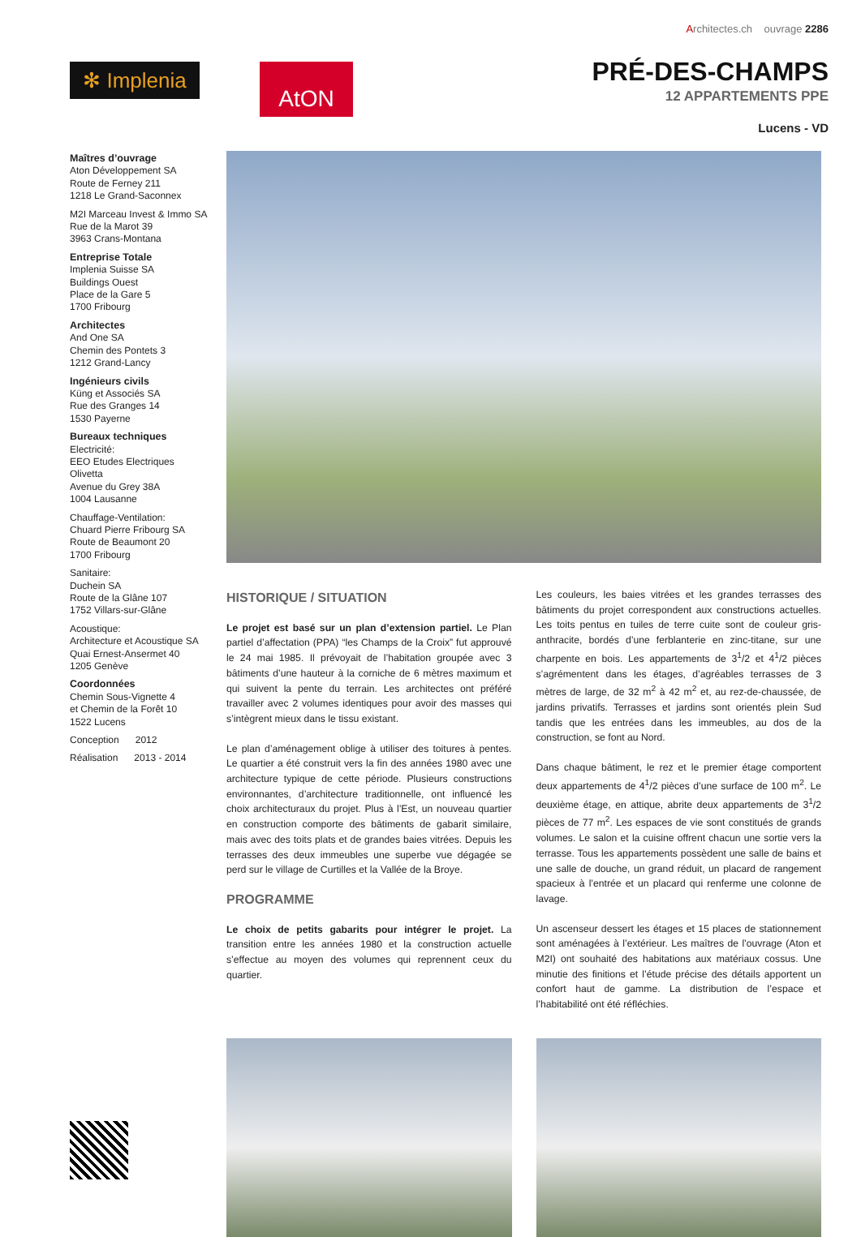Architectes.ch ouvrage 2286
✻ Implenia
AtON
PRÉ-DES-CHAMPS
12 APPARTEMENTS PPE
Lucens - VD
Maîtres d’ouvrage
Aton Développement SA
Route de Ferney 211
1218 Le Grand-Saconnex
M2I Marceau Invest & Immo SA
Rue de la Marot 39
3963 Crans-Montana
Entreprise Totale
Implenia Suisse SA
Buildings Ouest
Place de la Gare 5
1700 Fribourg
Architectes
And One SA
Chemin des Pontets 3
1212 Grand-Lancy
Ingénieurs civils
Küng et Associés SA
Rue des Granges 14
1530 Payerne
Bureaux techniques
Electricité:
EEO Etudes Electriques Olivetta
Avenue du Grey 38A
1004 Lausanne
Chauffage-Ventilation:
Chuard Pierre Fribourg SA
Route de Beaumont 20
1700 Fribourg
Sanitaire:
Duchein SA
Route de la Glâne 107
1752 Villars-sur-Glâne
Acoustique:
Architecture et Acoustique SA
Quai Ernest-Ansermet 40
1205 Genève
Coordonnées
Chemin Sous-Vignette 4
et Chemin de la Forêt 10
1522 Lucens
Conception 2012
Réalisation 2013 - 2014
HISTORIQUE / SITUATION
Le projet est basé sur un plan d’extension partiel. Le Plan partiel d’affectation (PPA) “les Champs de la Croix” fut approuvé le 24 mai 1985. Il prévoyait de l’habitation groupée avec 3 bâtiments d’une hauteur à la corniche de 6 mètres maximum et qui suivent la pente du terrain. Les architectes ont préféré travailler avec 2 volumes identiques pour avoir des masses qui s’intègrent mieux dans le tissu existant.
Le plan d’aménagement oblige à utiliser des toitures à pentes. Le quartier a été construit vers la fin des années 1980 avec une architecture typique de cette période. Plusieurs constructions environnantes, d’architecture traditionnelle, ont influencé les choix architecturaux du projet. Plus à l’Est, un nouveau quartier en construction comporte des bâtiments de gabarit similaire, mais avec des toits plats et de grandes baies vitrées. Depuis les terrasses des deux immeubles une superbe vue dégagée se perd sur le village de Curtilles et la Vallée de la Broye.
PROGRAMME
Le choix de petits gabarits pour intégrer le projet. La transition entre les années 1980 et la construction actuelle s’effectue au moyen des volumes qui reprennent ceux du quartier.
Les couleurs, les baies vitrées et les grandes terrasses des bâtiments du projet correspondent aux constructions actuelles. Les toits pentus en tuiles de terre cuite sont de couleur gris-anthracite, bordés d’une ferblanterie en zinc-titane, sur une charpente en bois. Les appartements de 3<sup>1</sup>/2 et 4<sup>1</sup>/2 pièces s’agrémentent dans les étages, d’agréables terrasses de 3 mètres de large, de 32 m<sup>2</sup> à 42 m<sup>2</sup> et, au rez-de-chaussée, de jardins privatifs. Terrasses et jardins sont orientés plein Sud tandis que les entrées dans les immeubles, au dos de la construction, se font au Nord.
Dans chaque bâtiment, le rez et le premier étage comportent deux appartements de 4<sup>1</sup>/2 pièces d’une surface de 100 m<sup>2</sup>. Le deuxième étage, en attique, abrite deux appartements de 3<sup>1</sup>/2 pièces de 77 m<sup>2</sup>. Les espaces de vie sont constitués de grands volumes. Le salon et la cuisine offrent chacun une sortie vers la terrasse. Tous les appartements possèdent une salle de bains et une salle de douche, un grand réduit, un placard de rangement spacieux à l’entrée et un placard qui renferme une colonne de lavage.
Un ascenseur dessert les étages et 15 places de stationnement sont aménagées à l’extérieur. Les maîtres de l’ouvrage (Aton et M2I) ont souhaité des habitations aux matériaux cossus. Une minutie des finitions et l’étude précise des détails apportent un confort haut de gamme. La distribution de l’espace et l’habitabilité ont été réfléchies.